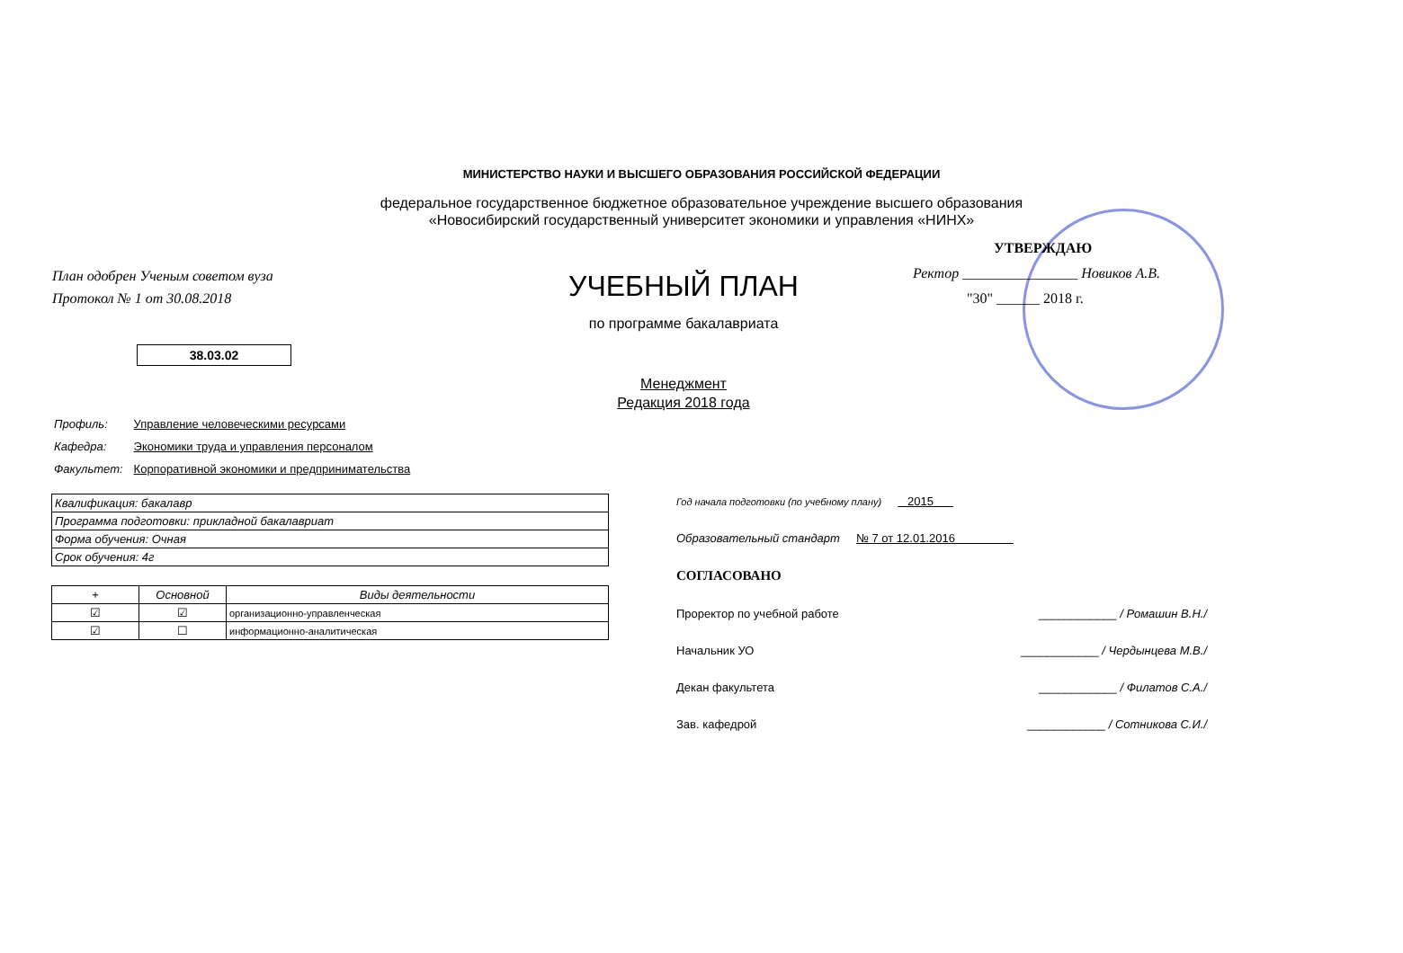МИНИСТЕРСТВО НАУКИ И ВЫСШЕГО ОБРАЗОВАНИЯ РОССИЙСКОЙ ФЕДЕРАЦИИ
федеральное государственное бюджетное образовательное учреждение высшего образования
«Новосибирский государственный университет экономики и управления «НИНХ»
План одобрен Ученым советом вуза
Протокол № 1 от 30.08.2018
УЧЕБНЫЙ ПЛАН
по программе бакалавриата
УТВЕРЖДАЮ
Ректор ________________ Новиков А.В.
"30" ______ 2018 г.
38.03.02
Менеджмент
Редакция 2018 года
| Профиль: | Управление человеческими ресурсами |
| Кафедра: | Экономики труда и управления персоналом |
| Факультет: | Корпоративной экономики и предпринимательства |
| Квалификация: бакалавр |
| Программа подготовки: прикладной бакалавриат |
| Форма обучения: Очная |
| Срок обучения: 4г |
| + | Основной | Виды деятельности |
| --- | --- | --- |
| ☑ | ☑ | организационно-управленческая |
| ☑ | ☐ | информационно-аналитическая |
Год начала подготовки (по учебному плану) 2015
Образовательный стандарт № 7 от 12.01.2016
СОГЛАСОВАНО
Проректор по учебной работе ____________ / Ромашин В.Н./
Начальник УО ____________ / Чердынцева М.В./
Декан факультета ____________ / Филатов С.А./
Зав. кафедрой ____________ / Сотникова С.И./